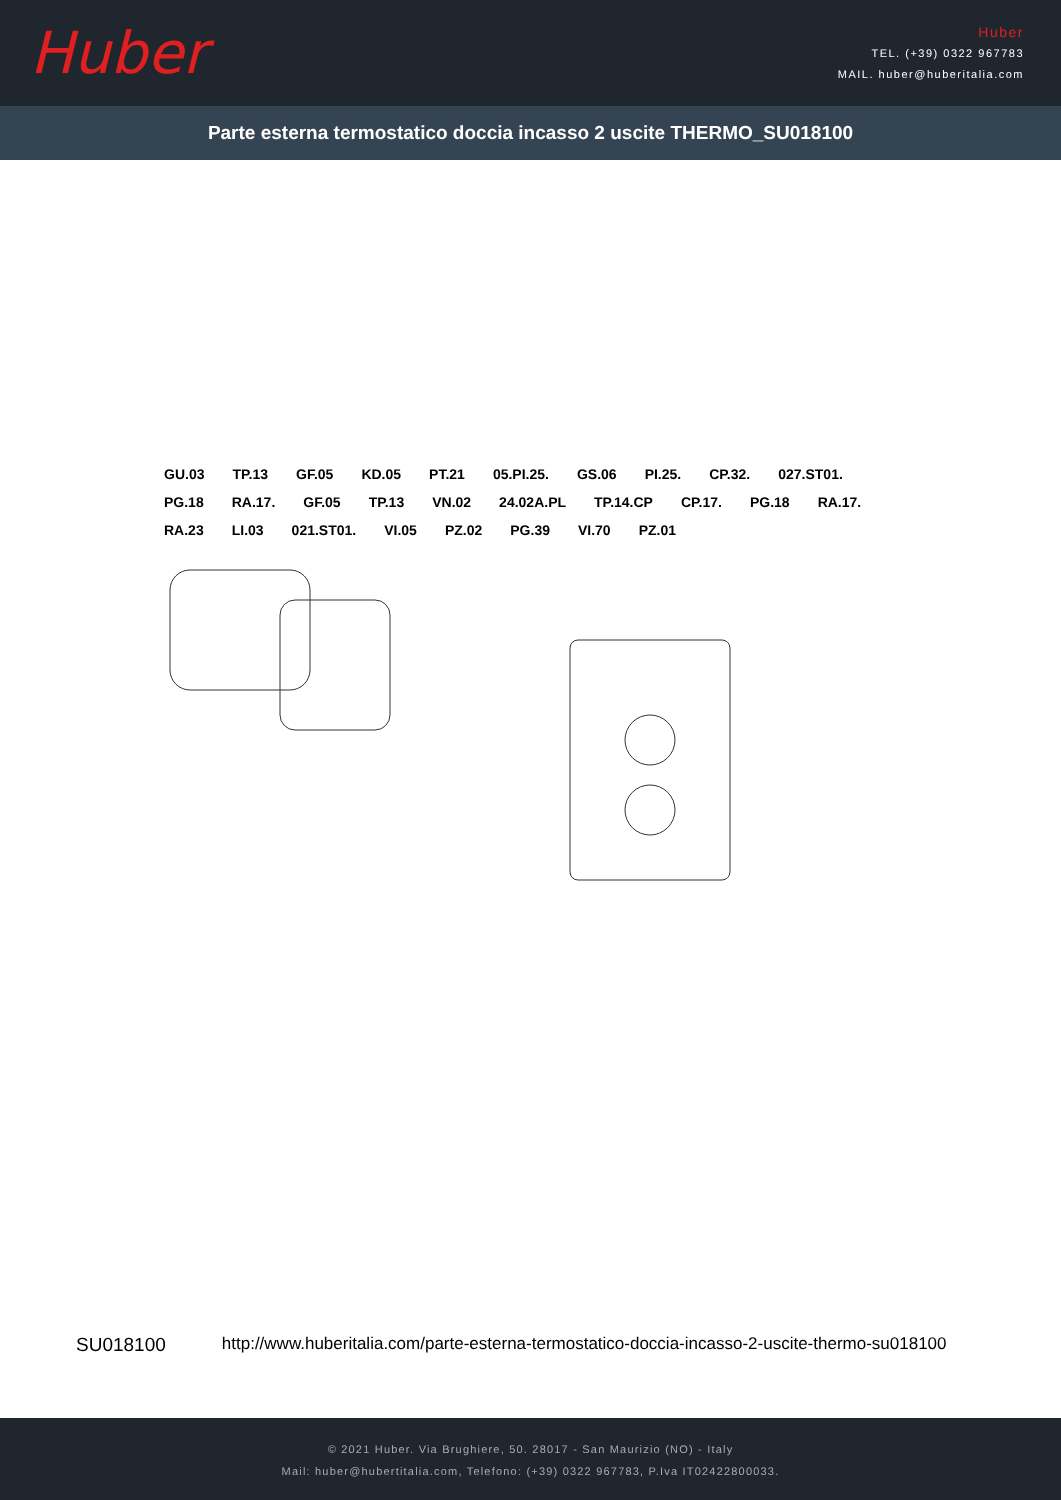Huber
Huber
TEL. (+39) 0322 967783
MAIL. huber@huberitalia.com
Parte esterna termostatico doccia incasso 2 uscite THERMO_SU018100
GU.03 TP.13 GF.05 KD.05 PT.21 05.PI.25. GS.06 PI.25. CP.32. 027.ST01. PG.18 RA.17. GF.05 TP.13 VN.02 24.02A.PL TP.14.CP CP.17. PG.18 RA.17. RA.23 LI.03 021.ST01. VI.05 PZ.02 PG.39 VI.70 PZ.01
SU018100 http://www.huberitalia.com/parte-esterna-termostatico-doccia-incasso-2-uscite-thermo-su018100
© 2021 Huber. Via Brughiere, 50. 28017 - San Maurizio (NO) - Italy
Mail: huber@hubertitalia.com, Telefono: (+39) 0322 967783, P.Iva IT02422800033.